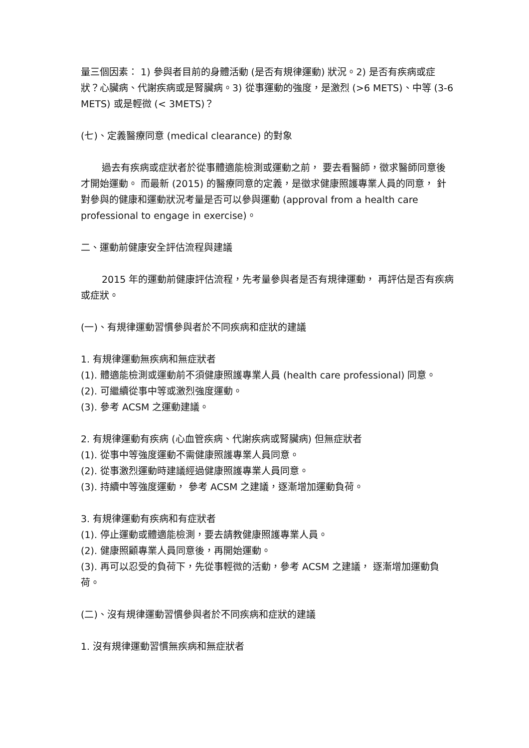量三個因素： 1) 參與者目前的身體活動 (是否有規律運動) 狀況。2) 是否有疾病或症狀？心臟病、代謝疾病或是腎臟病。3) 從事運動的強度，是激烈 (>6 METS)、中等 (3-6 METS) 或是輕微 (< 3METS)？
(七)、定義醫療同意 (medical clearance) 的對象
過去有疾病或症狀者於從事體適能檢測或運動之前， 要去看醫師，徵求醫師同意後才開始運動。 而最新 (2015) 的醫療同意的定義，是徵求健康照護專業人員的同意， 針對參與的健康和運動狀況考量是否可以參與運動 (approval from a health care professional to engage in exercise)。
二、運動前健康安全評估流程與建議
2015 年的運動前健康評估流程，先考量參與者是否有規律運動， 再評估是否有疾病或症狀。
(一)、有規律運動習慣參與者於不同疾病和症狀的建議
1. 有規律運動無疾病和無症狀者
(1). 體適能檢測或運動前不須健康照護專業人員 (health care professional) 同意。
(2). 可繼續從事中等或激烈強度運動。
(3). 參考 ACSM 之運動建議。
2. 有規律運動有疾病 (心血管疾病、代謝疾病或腎臟病) 但無症狀者
(1). 從事中等強度運動不需健康照護專業人員同意。
(2). 從事激烈運動時建議經過健康照護專業人員同意。
(3). 持續中等強度運動， 參考 ACSM 之建議，逐漸增加運動負荷。
3. 有規律運動有疾病和有症狀者
(1). 停止運動或體適能檢測，要去請教健康照護專業人員。
(2). 健康照顧專業人員同意後，再開始運動。
(3). 再可以忍受的負荷下，先從事輕微的活動，參考 ACSM 之建議， 逐漸增加運動負荷。
(二)、沒有規律運動習慣參與者於不同疾病和症狀的建議
1. 沒有規律運動習慣無疾病和無症狀者